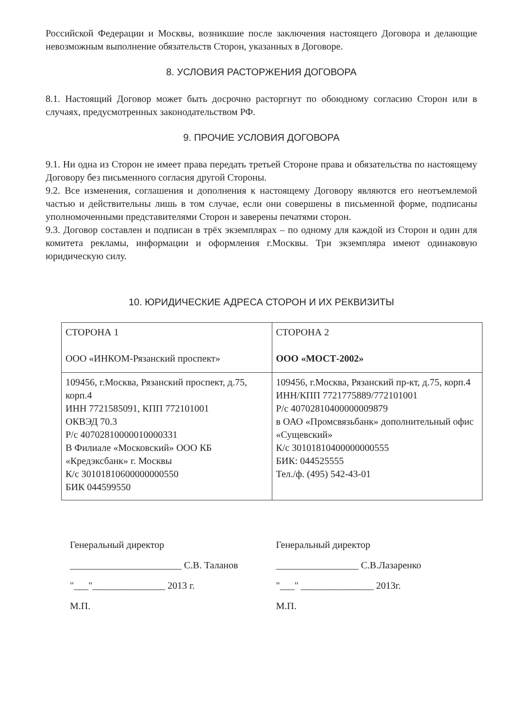Российской Федерации и Москвы, возникшие после заключения настоящего Договора и делающие невозможным выполнение обязательств Сторон, указанных в Договоре.
8. УСЛОВИЯ РАСТОРЖЕНИЯ ДОГОВОРА
8.1. Настоящий Договор может быть досрочно расторгнут по обоюдному согласию Сторон или в случаях, предусмотренных законодательством РФ.
9. ПРОЧИЕ УСЛОВИЯ ДОГОВОРА
9.1. Ни одна из Сторон не имеет права передать третьей Стороне права и обязательства по настоящему Договору без письменного согласия другой Стороны.
9.2. Все изменения, соглашения и дополнения к настоящему Договору являются его неотъемлемой частью и действительны лишь в том случае, если они совершены в письменной форме, подписаны уполномоченными представителями Сторон и заверены печатями сторон.
9.3. Договор составлен и подписан в трёх экземплярах – по одному для каждой из Сторон и один для комитета рекламы, информации и оформления г.Москвы. Три экземпляра имеют одинаковую юридическую силу.
10. ЮРИДИЧЕСКИЕ АДРЕСА СТОРОН И ИХ РЕКВИЗИТЫ
| СТОРОНА 1 ООО «ИНКОМ-Рязанский проспект» | СТОРОНА 2 ООО «МОСТ-2002» |
| 109456, г.Москва, Рязанский проспект, д.75, корп.4 ИНН 7721585091, КПП 772101001 ОКВЭД 70.3 Р/с 40702810000010000331 В Филиале «Московский» ООО КБ «Кредэксбанк» г. Москвы К/с 30101810600000000550 БИК 044599550 | 109456, г.Москва, Рязанский пр-кт, д.75, корп.4 ИНН/КПП 7721775889/772101001 Р/с 40702810400000009879 в ОАО «Промсвязьбанк» дополнительный офис «Сущевский» К/с 30101810400000000555 БИК: 044525555 Тел./ф. (495) 542-43-01 |
Генеральный директор
_______________________ С.В. Таланов
"___"_______________ 2013 г.
М.П.
Генеральный директор
_________________ С.В.Лазаренко
"___" _______________ 2013г.
М.П.